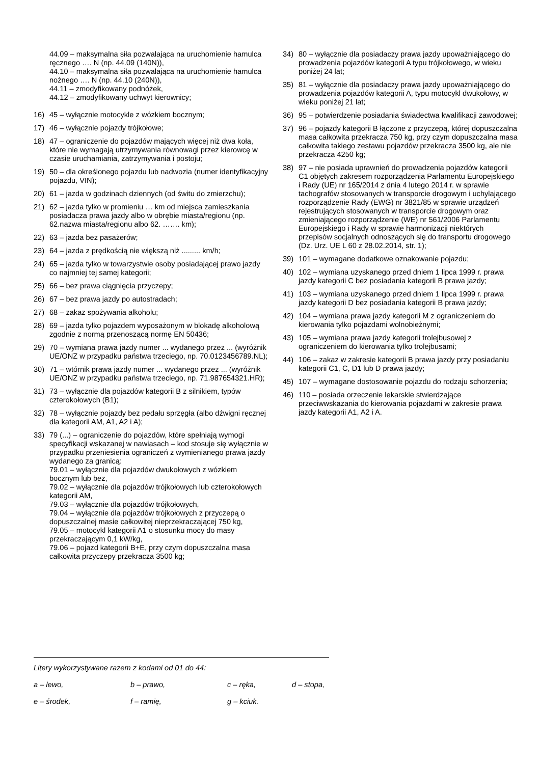44.09 – maksymalna siła pozwalająca na uruchomienie hamulca ręcznego …. N (np. 44.09 (140N)),
44.10 – maksymalna siła pozwalająca na uruchomienie hamulca nożnego …. N (np. 44.10 (240N)),
44.11 – zmodyfikowany podnóżek,
44.12 – zmodyfikowany uchwyt kierownicy;
16) 45 – wyłącznie motocykle z wózkiem bocznym;
17) 46 – wyłącznie pojazdy trójkołowe;
18) 47 – ograniczenie do pojazdów mających więcej niż dwa koła, które nie wymagają utrzymywania równowagi przez kierowcę w czasie uruchamiania, zatrzymywania i postoju;
19) 50 – dla określonego pojazdu lub nadwozia (numer identyfikacyjny pojazdu, VIN);
20) 61 – jazda w godzinach dziennych (od świtu do zmierzchu);
21) 62 – jazda tylko w promieniu … km od miejsca zamieszkania posiadacza prawa jazdy albo w obrębie miasta/regionu (np. 62.nazwa miasta/regionu albo 62. ……. km);
22) 63 – jazda bez pasażerów;
23) 64 – jazda z prędkością nie większą niż ......... km/h;
24) 65 – jazda tylko w towarzystwie osoby posiadającej prawo jazdy co najmniej tej samej kategorii;
25) 66 – bez prawa ciągnięcia przyczepy;
26) 67 – bez prawa jazdy po autostradach;
27) 68 – zakaz spożywania alkoholu;
28) 69 – jazda tylko pojazdem wyposażonym w blokadę alkoholową zgodnie z normą przenoszącą normę EN 50436;
29) 70 – wymiana prawa jazdy numer ... wydanego przez ... (wyróżnik UE/ONZ w przypadku państwa trzeciego, np. 70.0123456789.NL);
30) 71 – wtórnik prawa jazdy numer ... wydanego przez ... (wyróżnik UE/ONZ w przypadku państwa trzeciego, np. 71.987654321.HR);
31) 73 – wyłącznie dla pojazdów kategorii B z silnikiem, typów czterokołowych (B1);
32) 78 – wyłącznie pojazdy bez pedału sprzęgła (albo dźwigni ręcznej dla kategorii AM, A1, A2 i A);
33) 79 (...) – ograniczenie do pojazdów, które spełniają wymogi specyfikacji wskazanej w nawiasach – kod stosuje się wyłącznie w przypadku przeniesienia ograniczeń z wymienianego prawa jazdy wydanego za granicą:
79.01 – wyłącznie dla pojazdów dwukołowych z wózkiem bocznym lub bez,
79.02 – wyłącznie dla pojazdów trójkołowych lub czterokołowych kategorii AM,
79.03 – wyłącznie dla pojazdów trójkołowych,
79.04 – wyłącznie dla pojazdów trójkołowych z przyczepą o dopuszczalnej masie całkowitej nieprzekraczającej 750 kg,
79.05 – motocykl kategorii A1 o stosunku mocy do masy przekraczającym 0,1 kW/kg,
79.06 – pojazd kategorii B+E, przy czym dopuszczalna masa całkowita przyczepy przekracza 3500 kg;
34) 80 – wyłącznie dla posiadaczy prawa jazdy upoważniającego do prowadzenia pojazdów kategorii A typu trójkołowego, w wieku poniżej 24 lat;
35) 81 – wyłącznie dla posiadaczy prawa jazdy upoważniającego do prowadzenia pojazdów kategorii A, typu motocykl dwukołowy, w wieku poniżej 21 lat;
36) 95 – potwierdzenie posiadania świadectwa kwalifikacji zawodowej;
37) 96 – pojazdy kategorii B łączone z przyczepą, której dopuszczalna masa całkowita przekracza 750 kg, przy czym dopuszczalna masa całkowita takiego zestawu pojazdów przekracza 3500 kg, ale nie przekracza 4250 kg;
38) 97 – nie posiada uprawnień do prowadzenia pojazdów kategorii C1 objętych zakresem rozporządzenia Parlamentu Europejskiego i Rady (UE) nr 165/2014 z dnia 4 lutego 2014 r. w sprawie tachografów stosowanych w transporcie drogowym i uchylającego rozporządzenie Rady (EWG) nr 3821/85 w sprawie urządzeń rejestrujących stosowanych w transporcie drogowym oraz zmieniającego rozporządzenie (WE) nr 561/2006 Parlamentu Europejskiego i Rady w sprawie harmonizacji niektórych przepisów socjalnych odnoszących się do transportu drogowego (Dz. Urz. UE L 60 z 28.02.2014, str. 1);
39) 101 – wymagane dodatkowe oznakowanie pojazdu;
40) 102 – wymiana uzyskanego przed dniem 1 lipca 1999 r. prawa jazdy kategorii C bez posiadania kategorii B prawa jazdy;
41) 103 – wymiana uzyskanego przed dniem 1 lipca 1999 r. prawa jazdy kategorii D bez posiadania kategorii B prawa jazdy;
42) 104 – wymiana prawa jazdy kategorii M z ograniczeniem do kierowania tylko pojazdami wolnobieżnymi;
43) 105 – wymiana prawa jazdy kategorii trolejbusowej z ograniczeniem do kierowania tylko trolejbusami;
44) 106 – zakaz w zakresie kategorii B prawa jazdy przy posiadaniu kategorii C1, C, D1 lub D prawa jazdy;
45) 107 – wymagane dostosowanie pojazdu do rodzaju schorzenia;
46) 110 – posiada orzeczenie lekarskie stwierdzające przeciwwskazania do kierowania pojazdami w zakresie prawa jazdy kategorii A1, A2 i A.
Litery wykorzystywane razem z kodami od 01 do 44:
a – lewo, b – prawo, c – ręka, d – stopa,
e – środek, f – ramię, g – kciuk.